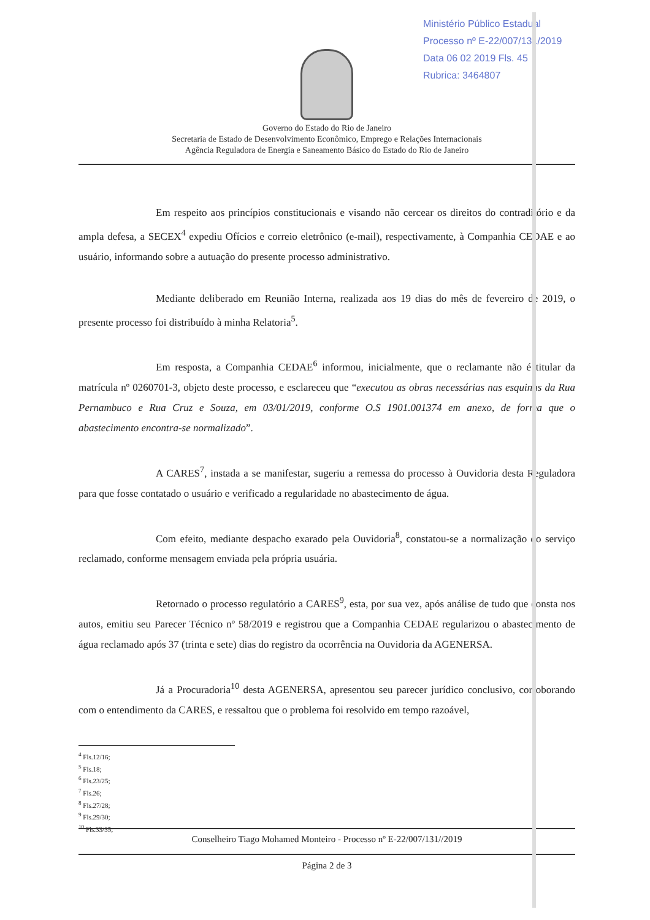Ministério Público Estadual
Processo nº E-22/007/131/2019
Data 06 02 2019 Fls. 45
Rubrica: 3464807
Governo do Estado do Rio de Janeiro
Secretaria de Estado de Desenvolvimento Econômico, Emprego e Relações Internacionais
Agência Reguladora de Energia e Saneamento Básico do Estado do Rio de Janeiro
Em respeito aos princípios constitucionais e visando não cercear os direitos do contraditório e da ampla defesa, a SECEX<sup>4</sup> expediu Ofícios e correio eletrônico (e-mail), respectivamente, à Companhia CEDAE e ao usuário, informando sobre a autuação do presente processo administrativo.
Mediante deliberado em Reunião Interna, realizada aos 19 dias do mês de fevereiro de 2019, o presente processo foi distribuído à minha Relatoria<sup>5</sup>.
Em resposta, a Companhia CEDAE<sup>6</sup> informou, inicialmente, que o reclamante não é titular da matrícula nº 0260701-3, objeto deste processo, e esclareceu que “executou as obras necessárias nas esquinas da Rua Pernambuco e Rua Cruz e Souza, em 03/01/2019, conforme O.S 1901.001374 em anexo, de forma que o abastecimento encontra-se normalizado”.
A CARES<sup>7</sup>, instada a se manifestar, sugeriu a remessa do processo à Ouvidoria desta Reguladora para que fosse contatado o usuário e verificado a regularidade no abastecimento de água.
Com efeito, mediante despacho exarado pela Ouvidoria<sup>8</sup>, constatou-se a normalização do serviço reclamado, conforme mensagem enviada pela própria usuária.
Retornado o processo regulatório a CARES<sup>9</sup>, esta, por sua vez, após análise de tudo que consta nos autos, emitiu seu Parecer Técnico nº 58/2019 e registrou que a Companhia CEDAE regularizou o abastecimento de água reclamado após 37 (trinta e sete) dias do registro da ocorrência na Ouvidoria da AGENERSA.
Já a Procuradoria<sup>10</sup> desta AGENERSA, apresentou seu parecer jurídico conclusivo, corroborando com o entendimento da CARES, e ressaltou que o problema foi resolvido em tempo razoável,
<sup>4</sup> Fls.12/16;
<sup>5</sup> Fls.18;
<sup>6</sup> Fls.23/25;
<sup>7</sup> Fls.26;
<sup>8</sup> Fls.27/28;
<sup>9</sup> Fls.29/30;
<sup>10</sup> Fls.33/35;
Conselheiro Tiago Mohamed Monteiro - Processo nº E-22/007/131//2019
Página 2 de 3